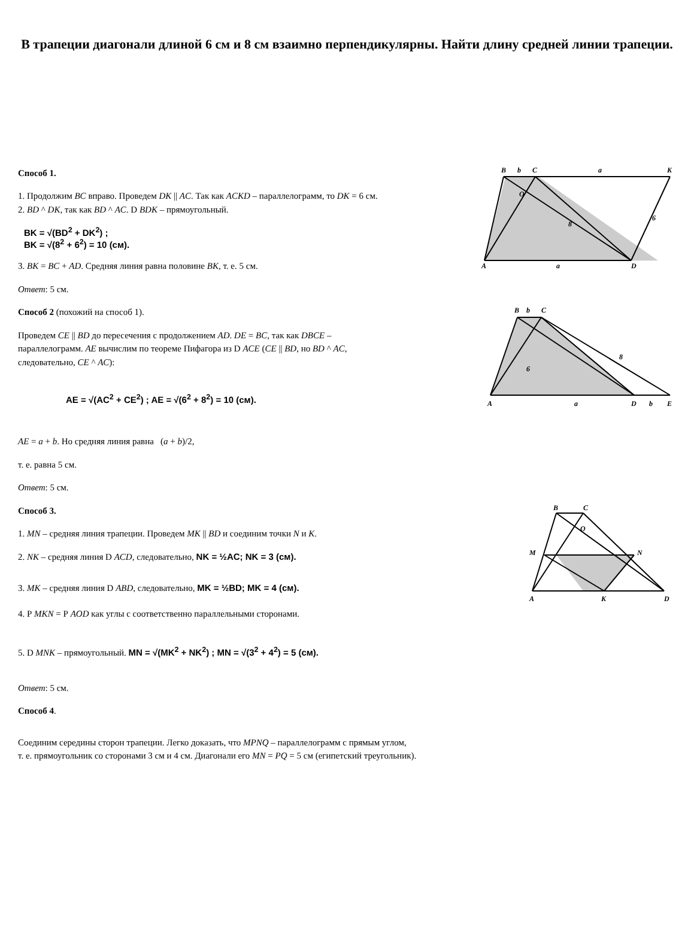В трапеции диагонали длиной 6 см и 8 см взаимно перпендикулярны. Найти длину средней линии трапеции.
Способ 1.
1. Продолжим BC вправо. Проведем DK || AC. Так как ACKD – параллелограмм, то DK = 6 см.
2. BD ^ DK, так как BD ^ AC. D BDK – прямоугольный.
BK = √(BD<sup>2</sup> + DK<sup>2</sup>) ;
BK = √(8<sup>2</sup> + 6<sup>2</sup>) = 10 (см).
3. BK = BC + AD. Средняя линия равна половине BK, т. е. 5 см.
Ответ: 5 см.
B
b
C
a
K
A
a
D
6
8
O
Способ 2 (похожий на способ 1).
Проведем CE || BD до пересечения с продолжением AD. DE = BC, так как DBCE –
параллелограмм. AE вычислим по теореме Пифагора из D ACE (CE || BD, но BD ^ AC,
следовательно, CE ^ AC):
AE = √(AC<sup>2</sup> + CE<sup>2</sup>) ; AE = √(6<sup>2</sup> + 8<sup>2</sup>) = 10 (см).
B
b
C
A
a
D
b
E
8
6
AE = a + b. Но средняя линия равна (a + b)/2,
т. е. равна 5 см.
Ответ: 5 см.
Способ 3.
1. MN – средняя линия трапеции. Проведем MK || BD и соединим точки N и K.
2. NK – средняя линия D ACD, следовательно, NK = ½AC; NK = 3 (см).
3. MK – средняя линия D ABD, следовательно, MK = ½BD; MK = 4 (см).
4. Р MKN = Р AOD как углы с соответственно параллельными сторонами.
5. D MNK – прямоугольный. MN = √(MK<sup>2</sup> + NK<sup>2</sup>) ; MN = √(3<sup>2</sup> + 4<sup>2</sup>) = 5 (см).
B
C
M
N
A
K
D
O
Ответ: 5 см.
Способ 4.
Соединим середины сторон трапеции. Легко доказать, что MPNQ – параллелограмм с прямым углом,
т. е. прямоугольник со сторонами 3 см и 4 см. Диагонали его MN = PQ = 5 см (египетский треугольник).